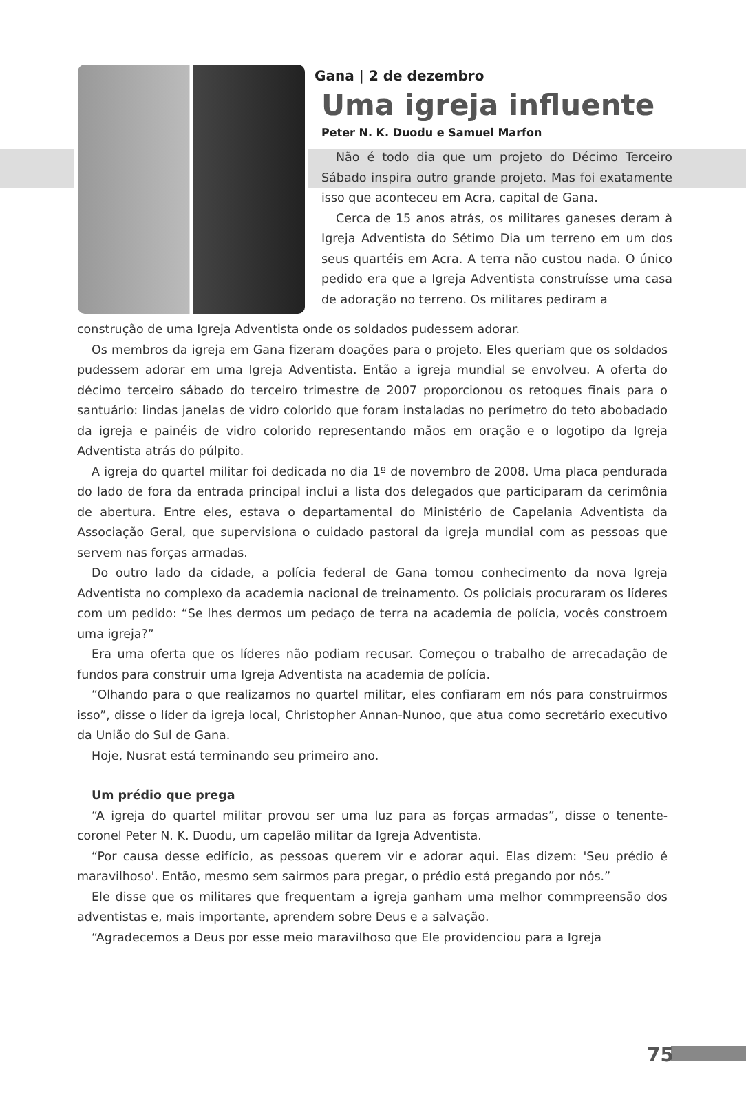Gana | 2 de dezembro
Uma igreja influente
Peter N. K. Duodu e Samuel Marfon
Não é todo dia que um projeto do Décimo Terceiro Sábado inspira outro grande projeto. Mas foi exatamente isso que aconteceu em Acra, capital de Gana.
Cerca de 15 anos atrás, os militares ganeses deram à Igreja Adventista do Sétimo Dia um terreno em um dos seus quartéis em Acra. A terra não custou nada. O único pedido era que a Igreja Adventista construísse uma casa de adoração no terreno. Os militares pediram a
construção de uma Igreja Adventista onde os soldados pudessem adorar.
Os membros da igreja em Gana fizeram doações para o projeto. Eles queriam que os soldados pudessem adorar em uma Igreja Adventista. Então a igreja mundial se envolveu. A oferta do décimo terceiro sábado do terceiro trimestre de 2007 proporcionou os retoques finais para o santuário: lindas janelas de vidro colorido que foram instaladas no perímetro do teto abobadado da igreja e painéis de vidro colorido representando mãos em oração e o logotipo da Igreja Adventista atrás do púlpito.
A igreja do quartel militar foi dedicada no dia 1º de novembro de 2008. Uma placa pendurada do lado de fora da entrada principal inclui a lista dos delegados que participaram da cerimônia de abertura. Entre eles, estava o departamental do Ministério de Capelania Adventista da Associação Geral, que supervisiona o cuidado pastoral da igreja mundial com as pessoas que servem nas forças armadas.
Do outro lado da cidade, a polícia federal de Gana tomou conhecimento da nova Igreja Adventista no complexo da academia nacional de treinamento. Os policiais procuraram os líderes com um pedido: “Se lhes dermos um pedaço de terra na academia de polícia, vocês constroem uma igreja?”
Era uma oferta que os líderes não podiam recusar. Começou o trabalho de arrecadação de fundos para construir uma Igreja Adventista na academia de polícia.
“Olhando para o que realizamos no quartel militar, eles confiaram em nós para construirmos isso”, disse o líder da igreja local, Christopher Annan-Nunoo, que atua como secretário executivo da União do Sul de Gana.
Hoje, Nusrat está terminando seu primeiro ano.
Um prédio que prega
“A igreja do quartel militar provou ser uma luz para as forças armadas”, disse o tenente-coronel Peter N. K. Duodu, um capelão militar da Igreja Adventista.
“Por causa desse edifício, as pessoas querem vir e adorar aqui. Elas dizem: 'Seu prédio é maravilhoso'. Então, mesmo sem sairmos para pregar, o prédio está pregando por nós.”
Ele disse que os militares que frequentam a igreja ganham uma melhor commpreensão dos adventistas e, mais importante, aprendem sobre Deus e a salvação.
“Agradecemos a Deus por esse meio maravilhoso que Ele providenciou para a Igreja
75